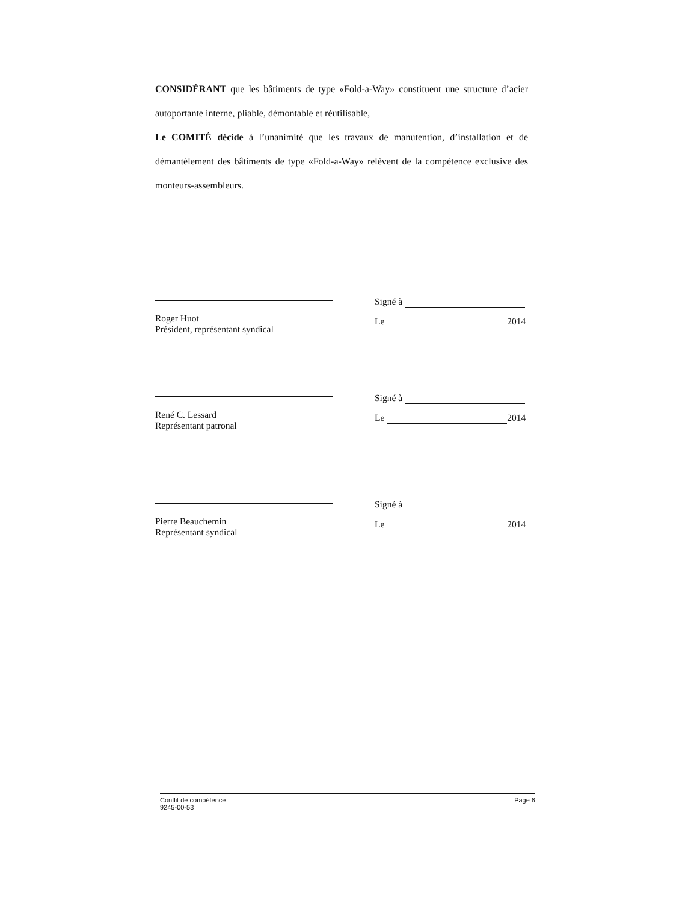CONSIDÉRANT que les bâtiments de type «Fold-a-Way» constituent une structure d’acier autoportante interne, pliable, démontable et réutilisable,
Le COMITÉ décide à l’unanimité que les travaux de manutention, d’installation et de démantèlement des bâtiments de type «Fold-a-Way» relèvent de la compétence exclusive des monteurs-assembleurs.
Roger Huot
Président, représentant syndical
Signé à
Le 2014
René C. Lessard
Représentant patronal
Signé à
Le 2014
Pierre Beauchemin
Représentant syndical
Signé à
Le 2014
Conflit de compétence
9245-00-53
Page 6